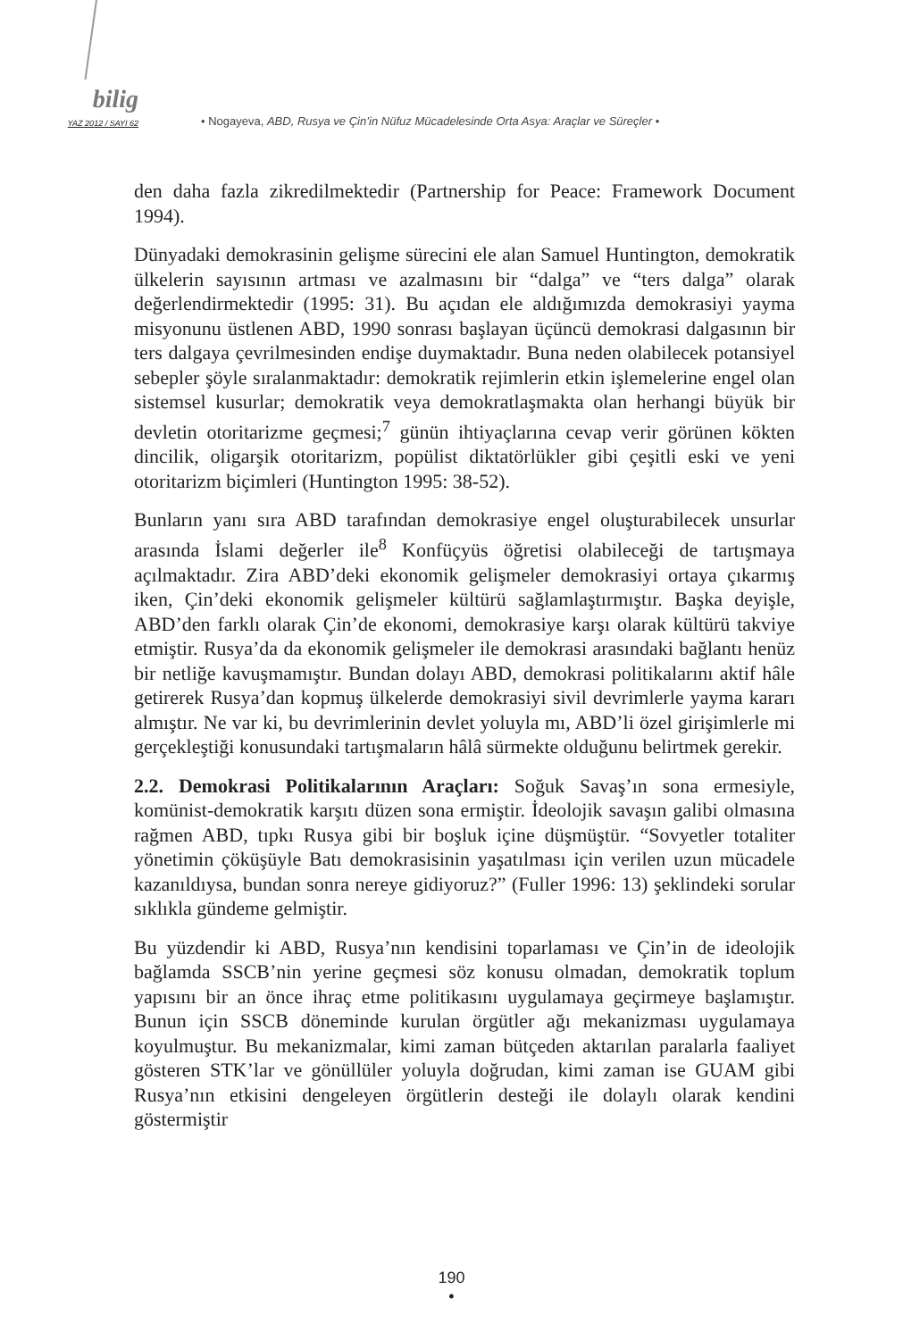bilig
YAZ 2012 / SAYI 62
• Nogayeva, ABD, Rusya ve Çin’in Nüfuz Mücadelesinde Orta Asya: Araçlar ve Süreçler •
den daha fazla zikredilmektedir (Partnership for Peace: Framework Document 1994).
Dünyadaki demokrasinin gelişme sürecini ele alan Samuel Huntington, demokratik ülkelerin sayısının artması ve azalmasını bir “dalga” ve “ters dalga” olarak değerlendirmektedir (1995: 31). Bu açıdan ele aldığımızda demokrasiyi yayma misyonunu üstlenen ABD, 1990 sonrası başlayan üçüncü demokrasi dalgasının bir ters dalgaya çevrilmesinden endişe duymaktadır. Buna neden olabilecek potansiyel sebepler şöyle sıralanmaktadır: demokratik rejimlerin etkin işlemelerine engel olan sistemsel kusurlar; demokratik veya demokratlaşmakta olan herhangi büyük bir devletin otoritarizme geçmesi;<sup>7</sup> günün ihtiyaçlarına cevap verir görünen kökten dincilik, oligarşik otoritarizm, popülist diktatörlükler gibi çeşitli eski ve yeni otoritarizm biçimleri (Huntington 1995: 38-52).
Bunların yanı sıra ABD tarafından demokrasiye engel oluşturabilecek unsurlar arasında İslami değerler ile<sup>8</sup> Konfüçyüs öğretisi olabileceği de tartışmaya açılmaktadır. Zira ABD’deki ekonomik gelişmeler demokrasiyi ortaya çıkarmış iken, Çin’deki ekonomik gelişmeler kültürü sağlamlaştırmıştır. Başka deyişle, ABD’den farklı olarak Çin’de ekonomi, demokrasiye karşı olarak kültürü takviye etmiştir. Rusya’da da ekonomik gelişmeler ile demokrasi arasındaki bağlantı henüz bir netliğe kavuşmamıştır. Bundan dolayı ABD, demokrasi politikalarını aktif hâle getirerek Rusya’dan kopmuş ülkelerde demokrasiyi sivil devrimlerle yayma kararı almıştır. Ne var ki, bu devrimlerinin devlet yoluyla mı, ABD’li özel girişimlerle mi gerçekleştiği konusundaki tartışmaların hâlâ sürmekte olduğunu belirtmek gerekir.
2.2. Demokrasi Politikalarının Araçları: Soğuk Savaş’ın sona ermesiyle, komünist-demokratik karşıtı düzen sona ermiştir. İdeolojik savaşın galibi olmasına rağmen ABD, tıpkı Rusya gibi bir boşluk içine düşmüştür. “Sovyetler totaliter yönetimin çöküşüyle Batı demokrasisinin yaşatılması için verilen uzun mücadele kazanıldıysa, bundan sonra nereye gidiyoruz?” (Fuller 1996: 13) şeklindeki sorular sıklıkla gündeme gelmiştir.
Bu yüzdendir ki ABD, Rusya’nın kendisini toparlaması ve Çin’in de ideolojik bağlamda SSCB’nin yerine geçmesi söz konusu olmadan, demokratik toplum yapısını bir an önce ihraç etme politikasını uygulamaya geçirmeye başlamıştır. Bunun için SSCB döneminde kurulan örgütler ağı mekanizması uygulamaya koyulmuştur. Bu mekanizmalar, kimi zaman bütçeden aktarılan paralarla faaliyet gösteren STK’lar ve gönüllüler yoluyla doğrudan, kimi zaman ise GUAM gibi Rusya’nın etkisini dengeleyen örgütlerin desteği ile dolaylı olarak kendini göstermiştir
190
•